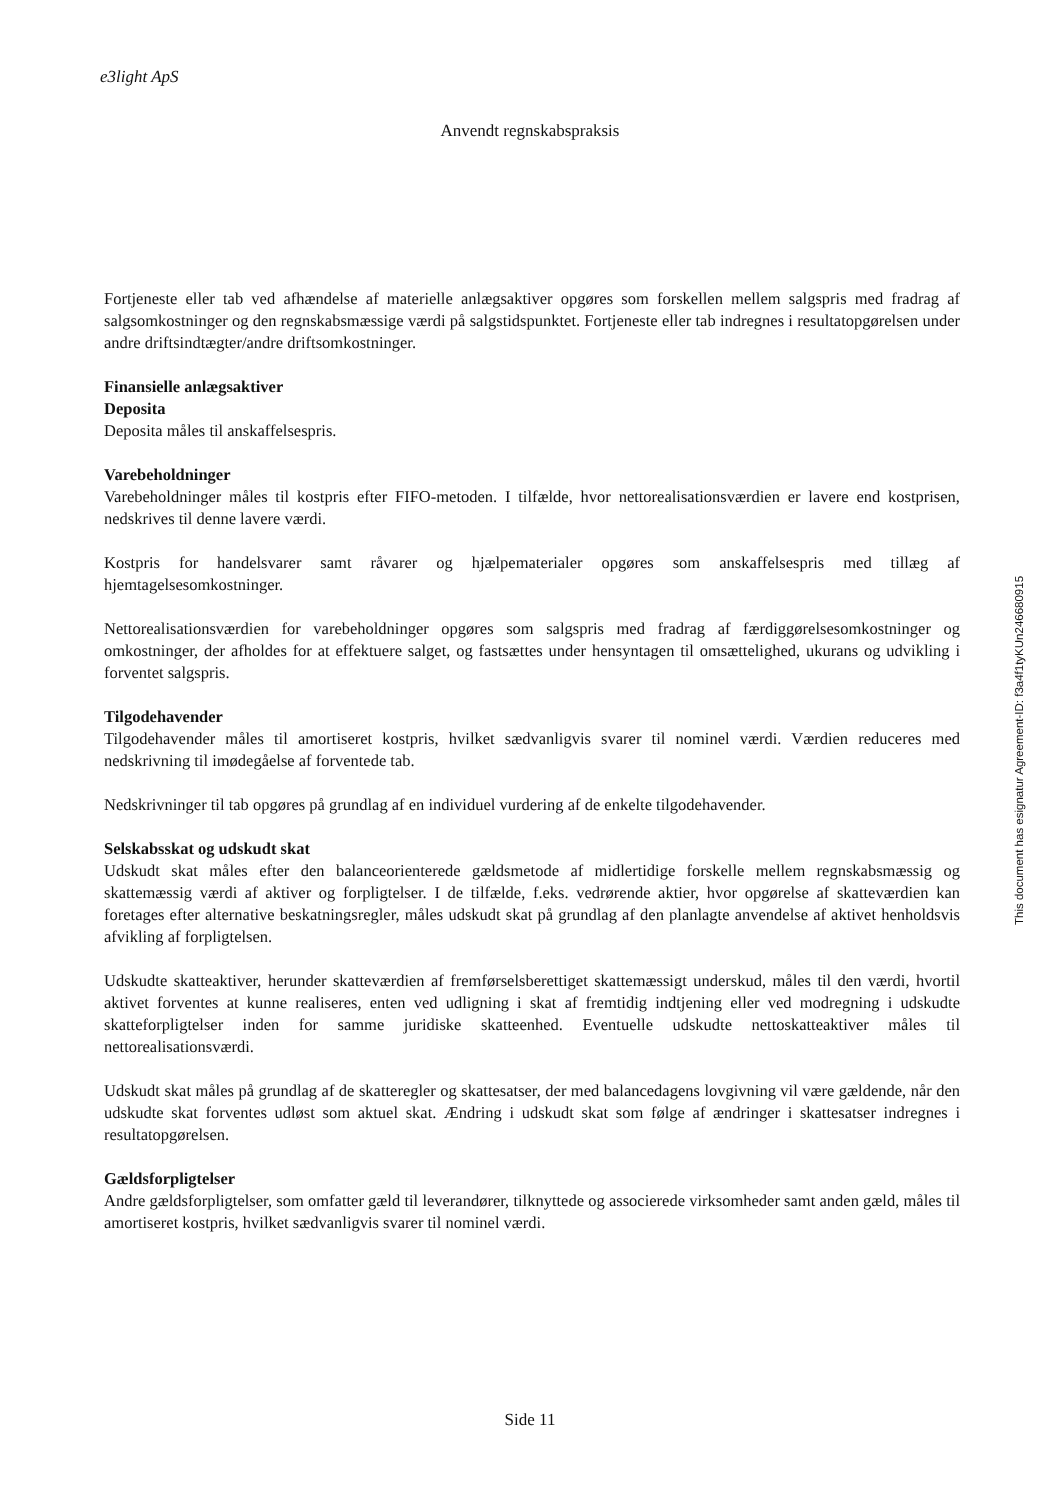e3light ApS
Anvendt regnskabspraksis
Fortjeneste eller tab ved afhændelse af materielle anlægsaktiver opgøres som forskellen mellem salgspris med fradrag af salgsomkostninger og den regnskabsmæssige værdi på salgstidspunktet. Fortjeneste eller tab indregnes i resultatopgørelsen under andre driftsindtægter/andre driftsomkostninger.
Finansielle anlægsaktiver
Deposita
Deposita måles til anskaffelsespris.
Varebeholdninger
Varebeholdninger måles til kostpris efter FIFO-metoden. I tilfælde, hvor nettorealisationsværdien er lavere end kostprisen, nedskrives til denne lavere værdi.
Kostpris for handelsvarer samt råvarer og hjælpematerialer opgøres som anskaffelsespris med tillæg af hjemtagelsesomkostninger.
Nettorealisationsværdien for varebeholdninger opgøres som salgspris med fradrag af færdiggørelsesomkostninger og omkostninger, der afholdes for at effektuere salget, og fastsættes under hensyntagen til omsættelighed, ukurans og udvikling i forventet salgspris.
Tilgodehavender
Tilgodehavender måles til amortiseret kostpris, hvilket sædvanligvis svarer til nominel værdi. Værdien reduceres med nedskrivning til imødegåelse af forventede tab.
Nedskrivninger til tab opgøres på grundlag af en individuel vurdering af de enkelte tilgodehavender.
Selskabsskat og udskudt skat
Udskudt skat måles efter den balanceorienterede gældsmetode af midlertidige forskelle mellem regnskabsmæssig og skattemæssig værdi af aktiver og forpligtelser. I de tilfælde, f.eks. vedrørende aktier, hvor opgørelse af skatteværdien kan foretages efter alternative beskatningsregler, måles udskudt skat på grundlag af den planlagte anvendelse af aktivet henholdsvis afvikling af forpligtelsen.
Udskudte skatteaktiver, herunder skatteværdien af fremførselsberettiget skattemæssigt underskud, måles til den værdi, hvortil aktivet forventes at kunne realiseres, enten ved udligning i skat af fremtidig indtjening eller ved modregning i udskudte skatteforpligtelser inden for samme juridiske skatteenhed. Eventuelle udskudte nettoskatteaktiver måles til nettorealisationsværdi.
Udskudt skat måles på grundlag af de skatteregler og skattesatser, der med balancedagens lovgivning vil være gældende, når den udskudte skat forventes udløst som aktuel skat. Ændring i udskudt skat som følge af ændringer i skattesatser indregnes i resultatopgørelsen.
Gældsforpligtelser
Andre gældsforpligtelser, som omfatter gæld til leverandører, tilknyttede og associerede virksomheder samt anden gæld, måles til amortiseret kostpris, hvilket sædvanligvis svarer til nominel værdi.
This document has esignatur Agreement-ID: f3a4f1tyKUn246680915
Side 11